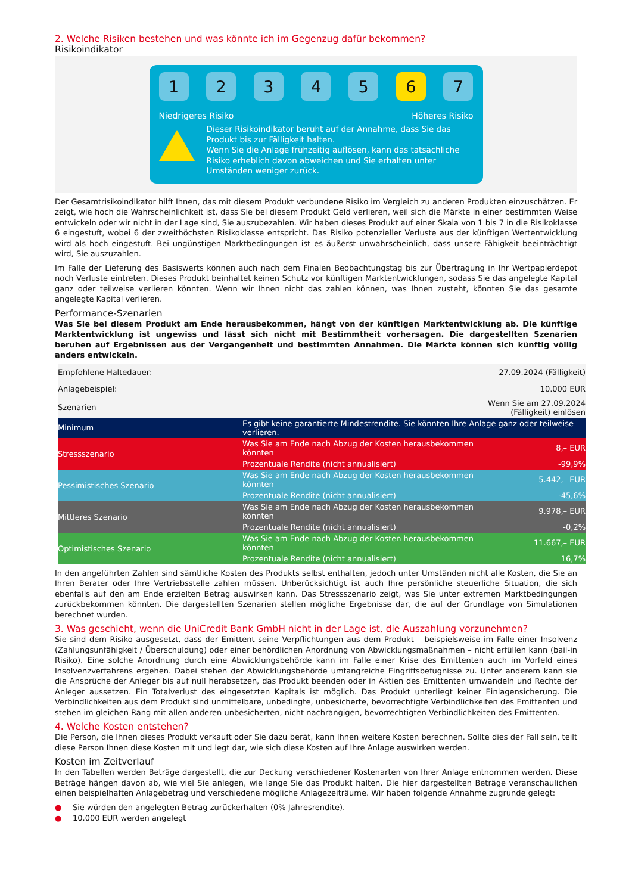2. Welche Risiken bestehen und was könnte ich im Gegenzug dafür bekommen?
Risikoindikator
1 2 3 4 5 6 7
Niedrigeres Risiko Höheres Risiko
Dieser Risikoindikator beruht auf der Annahme, dass Sie das Produkt bis zur Fälligkeit halten.
Wenn Sie die Anlage frühzeitig auflösen, kann das tatsächliche Risiko erheblich davon abweichen und Sie erhalten unter Umständen weniger zurück.
Der Gesamtrisikoindikator hilft Ihnen, das mit diesem Produkt verbundene Risiko im Vergleich zu anderen Produkten einzuschätzen. Er zeigt, wie hoch die Wahrscheinlichkeit ist, dass Sie bei diesem Produkt Geld verlieren, weil sich die Märkte in einer bestimmten Weise entwickeln oder wir nicht in der Lage sind, Sie auszubezahlen. Wir haben dieses Produkt auf einer Skala von 1 bis 7 in die Risikoklasse 6 eingestuft, wobei 6 der zweithöchsten Risikoklasse entspricht. Das Risiko potenzieller Verluste aus der künftigen Wertentwicklung wird als hoch eingestuft. Bei ungünstigen Marktbedingungen ist es äußerst unwahrscheinlich, dass unsere Fähigkeit beeinträchtigt wird, Sie auszuzahlen.
Im Falle der Lieferung des Basiswerts können auch nach dem Finalen Beobachtungstag bis zur Übertragung in Ihr Wertpapierdepot noch Verluste eintreten. Dieses Produkt beinhaltet keinen Schutz vor künftigen Marktentwicklungen, sodass Sie das angelegte Kapital ganz oder teilweise verlieren könnten. Wenn wir Ihnen nicht das zahlen können, was Ihnen zusteht, könnten Sie das gesamte angelegte Kapital verlieren.
Performance-Szenarien
Was Sie bei diesem Produkt am Ende herausbekommen, hängt von der künftigen Marktentwicklung ab. Die künftige Marktentwicklung ist ungewiss und lässt sich nicht mit Bestimmtheit vorhersagen. Die dargestellten Szenarien beruhen auf Ergebnissen aus der Vergangenheit und bestimmten Annahmen. Die Märkte können sich künftig völlig anders entwickeln.
| Empfohlene Haltedauer: | | 27.09.2024 (Fälligkeit) |
| Anlagebeispiel: | | 10.000 EUR |
| Szenarien | | Wenn Sie am 27.09.2024 (Fälligkeit) einlösen |
| Minimum | Es gibt keine garantierte Mindestrendite. Sie könnten Ihre Anlage ganz oder teilweise verlieren. | |
| Stressszenario | Was Sie am Ende nach Abzug der Kosten herausbekommen könnten | 8,– EUR |
| | Prozentuale Rendite (nicht annualisiert) | -99,9% |
| Pessimistisches Szenario | Was Sie am Ende nach Abzug der Kosten herausbekommen könnten | 5.442,– EUR |
| | Prozentuale Rendite (nicht annualisiert) | -45,6% |
| Mittleres Szenario | Was Sie am Ende nach Abzug der Kosten herausbekommen könnten | 9.978,– EUR |
| | Prozentuale Rendite (nicht annualisiert) | -0,2% |
| Optimistisches Szenario | Was Sie am Ende nach Abzug der Kosten herausbekommen könnten | 11.667,– EUR |
| | Prozentuale Rendite (nicht annualisiert) | 16,7% |
In den angeführten Zahlen sind sämtliche Kosten des Produkts selbst enthalten, jedoch unter Umständen nicht alle Kosten, die Sie an Ihren Berater oder Ihre Vertriebsstelle zahlen müssen. Unberücksichtigt ist auch Ihre persönliche steuerliche Situation, die sich ebenfalls auf den am Ende erzielten Betrag auswirken kann. Das Stressszenario zeigt, was Sie unter extremen Marktbedingungen zurückbekommen könnten. Die dargestellten Szenarien stellen mögliche Ergebnisse dar, die auf der Grundlage von Simulationen berechnet wurden.
3. Was geschieht, wenn die UniCredit Bank GmbH nicht in der Lage ist, die Auszahlung vorzunehmen?
Sie sind dem Risiko ausgesetzt, dass der Emittent seine Verpflichtungen aus dem Produkt – beispielsweise im Falle einer Insolvenz (Zahlungsunfähigkeit / Überschuldung) oder einer behördlichen Anordnung von Abwicklungsmaßnahmen – nicht erfüllen kann (bail-in Risiko). Eine solche Anordnung durch eine Abwicklungsbehörde kann im Falle einer Krise des Emittenten auch im Vorfeld eines Insolvenzverfahrens ergehen. Dabei stehen der Abwicklungsbehörde umfangreiche Eingriffsbefugnisse zu. Unter anderem kann sie die Ansprüche der Anleger bis auf null herabsetzen, das Produkt beenden oder in Aktien des Emittenten umwandeln und Rechte der Anleger aussetzen. Ein Totalverlust des eingesetzten Kapitals ist möglich. Das Produkt unterliegt keiner Einlagensicherung. Die Verbindlichkeiten aus dem Produkt sind unmittelbare, unbedingte, unbesicherte, bevorrechtigte Verbindlichkeiten des Emittenten und stehen im gleichen Rang mit allen anderen unbesicherten, nicht nachrangigen, bevorrechtigten Verbindlichkeiten des Emittenten.
4. Welche Kosten entstehen?
Die Person, die Ihnen dieses Produkt verkauft oder Sie dazu berät, kann Ihnen weitere Kosten berechnen. Sollte dies der Fall sein, teilt diese Person Ihnen diese Kosten mit und legt dar, wie sich diese Kosten auf Ihre Anlage auswirken werden.
Kosten im Zeitverlauf
In den Tabellen werden Beträge dargestellt, die zur Deckung verschiedener Kostenarten von Ihrer Anlage entnommen werden. Diese Beträge hängen davon ab, wie viel Sie anlegen, wie lange Sie das Produkt halten. Die hier dargestellten Beträge veranschaulichen einen beispielhaften Anlagebetrag und verschiedene mögliche Anlagezeiträume. Wir haben folgende Annahme zugrunde gelegt:
● Sie würden den angelegten Betrag zurückerhalten (0% Jahresrendite).
● 10.000 EUR werden angelegt